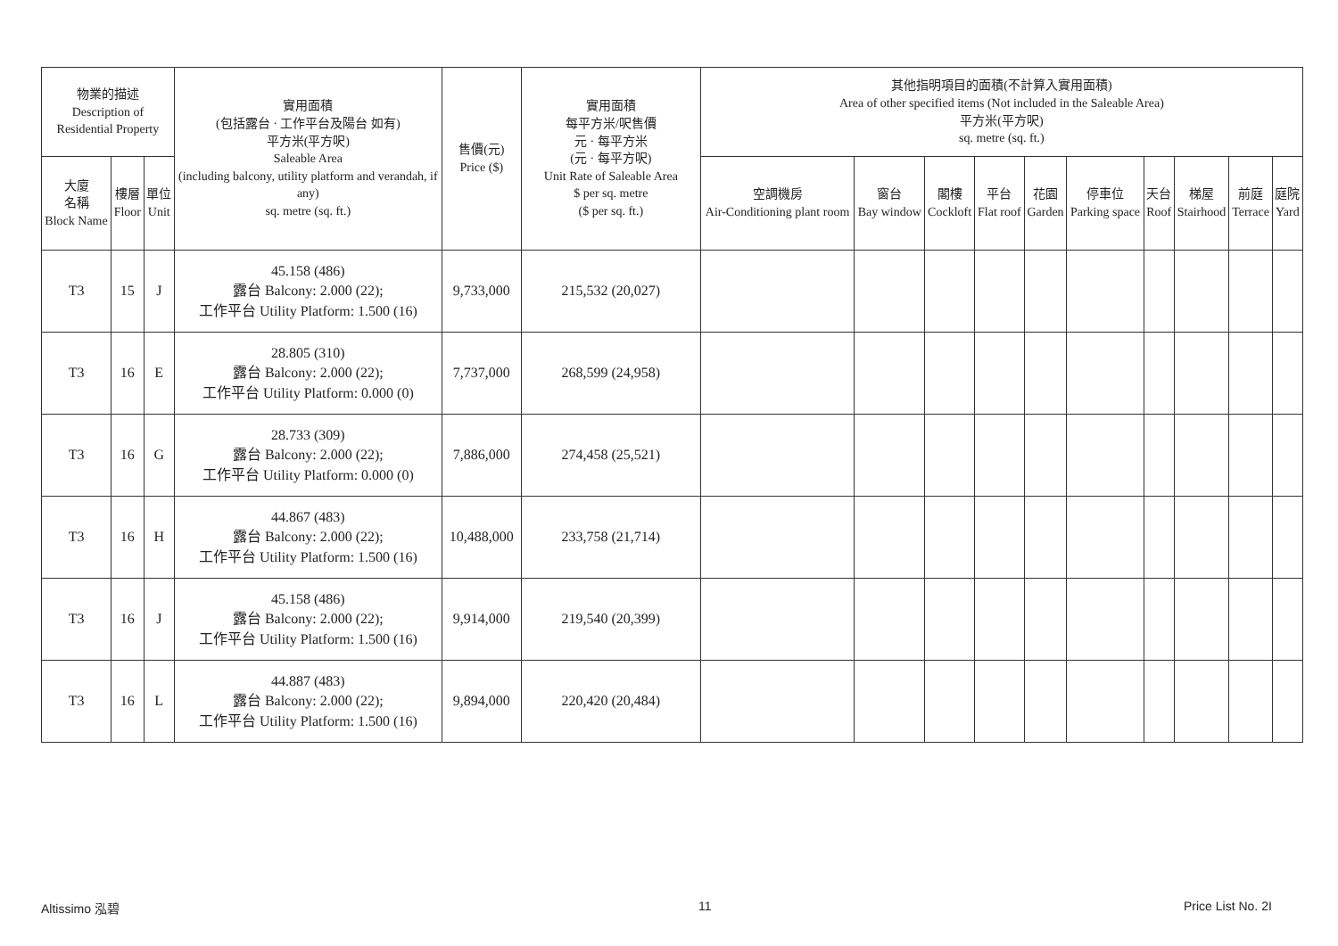| 物業的描述 Description of Residential Property | | | 實用面積 (包括露台 · 工作平台及陽台 如有) 平方米(平方呎) Saleable Area (including balcony, utility platform and verandah, if any) sq. metre (sq. ft.) | 售價(元) Price ($) | 實用面積 每平方米/呎售價 元 · 每平方米 (元 · 每平方呎) Unit Rate of Saleable Area $ per sq. metre ($ per sq. ft.) | 其他指明項目的面積(不計算入實用面積) Area of other specified items (Not included in the Saleable Area) 平方米(平方呎) sq. metre (sq. ft.) | | | | | | | | | |
| --- | --- | --- | --- | --- | --- | --- | --- | --- | --- | --- | --- | --- | --- | --- | --- |
| 大廈 名稱 Block Name | 樓層 Floor | 單位 Unit | | | | 空調機房 Air-Conditioning plant room | 窗台 Bay window | 閣樓 Cockloft | 平台 Flat roof | 花園 Garden | 停車位 Parking space | 天台 Roof | 梯屋 Stairhood | 前庭 Terrace | 庭院 Yard |
| T3 | 15 | J | 45.158 (486) 露台 Balcony: 2.000 (22); 工作平台 Utility Platform: 1.500 (16) | 9,733,000 | 215,532 (20,027) | | | | | | | | | | |
| T3 | 16 | E | 28.805 (310) 露台 Balcony: 2.000 (22); 工作平台 Utility Platform: 0.000 (0) | 7,737,000 | 268,599 (24,958) | | | | | | | | | | |
| T3 | 16 | G | 28.733 (309) 露台 Balcony: 2.000 (22); 工作平台 Utility Platform: 0.000 (0) | 7,886,000 | 274,458 (25,521) | | | | | | | | | | |
| T3 | 16 | H | 44.867 (483) 露台 Balcony: 2.000 (22); 工作平台 Utility Platform: 1.500 (16) | 10,488,000 | 233,758 (21,714) | | | | | | | | | | |
| T3 | 16 | J | 45.158 (486) 露台 Balcony: 2.000 (22); 工作平台 Utility Platform: 1.500 (16) | 9,914,000 | 219,540 (20,399) | | | | | | | | | | |
| T3 | 16 | L | 44.887 (483) 露台 Balcony: 2.000 (22); 工作平台 Utility Platform: 1.500 (16) | 9,894,000 | 220,420 (20,484) | | | | | | | | | | |
Altissimo 泓碧 11 Price List No. 2I